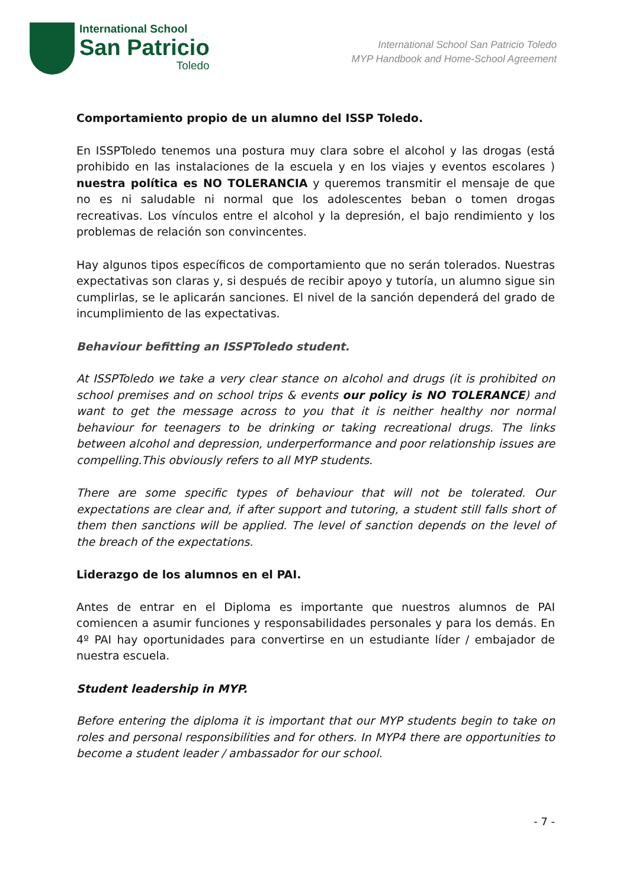International School
San Patricio
Toledo
International School San Patricio Toledo
MYP Handbook and Home-School Agreement
Comportamiento propio de un alumno del ISSP Toledo.
En ISSPToledo tenemos una postura muy clara sobre el alcohol y las drogas (está prohibido en las instalaciones de la escuela y en los viajes y eventos escolares ) nuestra política es NO TOLERANCIA y queremos transmitir el mensaje de que no es ni saludable ni normal que los adolescentes beban o tomen drogas recreativas. Los vínculos entre el alcohol y la depresión, el bajo rendimiento y los problemas de relación son convincentes.
Hay algunos tipos específicos de comportamiento que no serán tolerados. Nuestras expectativas son claras y, si después de recibir apoyo y tutoría, un alumno sigue sin cumplirlas, se le aplicarán sanciones. El nivel de la sanción dependerá del grado de incumplimiento de las expectativas.
Behaviour befitting an ISSPToledo student.
At ISSPToledo we take a very clear stance on alcohol and drugs (it is prohibited on school premises and on school trips & events our policy is NO TOLERANCE) and want to get the message across to you that it is neither healthy nor normal behaviour for teenagers to be drinking or taking recreational drugs. The links between alcohol and depression, underperformance and poor relationship issues are compelling.This obviously refers to all MYP students.
There are some specific types of behaviour that will not be tolerated. Our expectations are clear and, if after support and tutoring, a student still falls short of them then sanctions will be applied. The level of sanction depends on the level of the breach of the expectations.
Liderazgo de los alumnos en el PAI.
Antes de entrar en el Diploma es importante que nuestros alumnos de PAI comiencen a asumir funciones y responsabilidades personales y para los demás. En 4º PAI hay oportunidades para convertirse en un estudiante líder / embajador de nuestra escuela.
Student leadership in MYP.
Before entering the diploma it is important that our MYP students begin to take on roles and personal responsibilities and for others. In MYP4 there are opportunities to become a student leader / ambassador for our school.
- 7 -